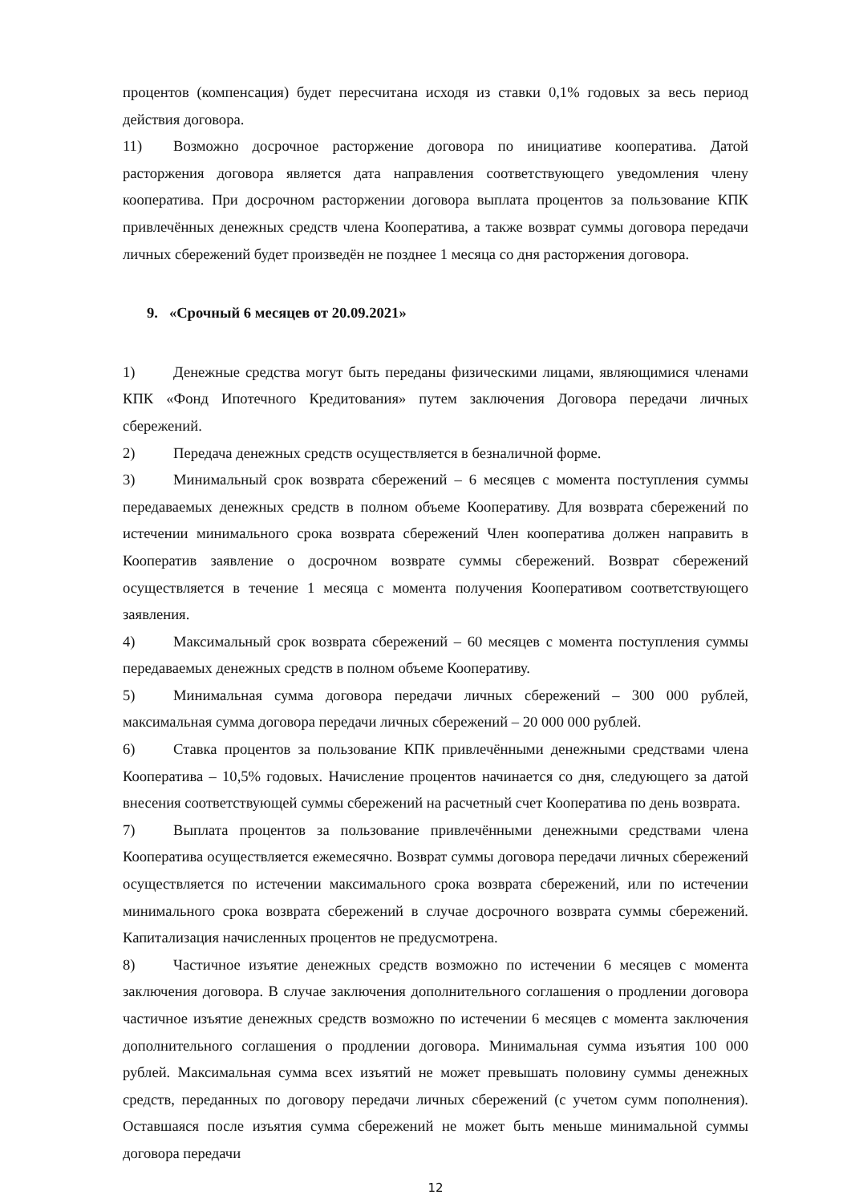процентов (компенсация) будет пересчитана исходя из ставки 0,1% годовых за весь период действия договора.
11) Возможно досрочное расторжение договора по инициативе кооператива. Датой расторжения договора является дата направления соответствующего уведомления члену кооператива. При досрочном расторжении договора выплата процентов за пользование КПК привлечённых денежных средств члена Кооператива, а также возврат суммы договора передачи личных сбережений будет произведён не позднее 1 месяца со дня расторжения договора.
9. «Срочный 6 месяцев от 20.09.2021»
1) Денежные средства могут быть переданы физическими лицами, являющимися членами КПК «Фонд Ипотечного Кредитования» путем заключения Договора передачи личных сбережений.
2) Передача денежных средств осуществляется в безналичной форме.
3) Минимальный срок возврата сбережений – 6 месяцев с момента поступления суммы передаваемых денежных средств в полном объеме Кооперативу. Для возврата сбережений по истечении минимального срока возврата сбережений Член кооператива должен направить в Кооператив заявление о досрочном возврате суммы сбережений. Возврат сбережений осуществляется в течение 1 месяца с момента получения Кооперативом соответствующего заявления.
4) Максимальный срок возврата сбережений – 60 месяцев с момента поступления суммы передаваемых денежных средств в полном объеме Кооперативу.
5) Минимальная сумма договора передачи личных сбережений – 300 000 рублей, максимальная сумма договора передачи личных сбережений – 20 000 000 рублей.
6) Ставка процентов за пользование КПК привлечёнными денежными средствами члена Кооператива – 10,5% годовых. Начисление процентов начинается со дня, следующего за датой внесения соответствующей суммы сбережений на расчетный счет Кооператива по день возврата.
7) Выплата процентов за пользование привлечёнными денежными средствами члена Кооператива осуществляется ежемесячно. Возврат суммы договора передачи личных сбережений осуществляется по истечении максимального срока возврата сбережений, или по истечении минимального срока возврата сбережений в случае досрочного возврата суммы сбережений. Капитализация начисленных процентов не предусмотрена.
8) Частичное изъятие денежных средств возможно по истечении 6 месяцев с момента заключения договора. В случае заключения дополнительного соглашения о продлении договора частичное изъятие денежных средств возможно по истечении 6 месяцев с момента заключения дополнительного соглашения о продлении договора. Минимальная сумма изъятия 100 000 рублей. Максимальная сумма всех изъятий не может превышать половину суммы денежных средств, переданных по договору передачи личных сбережений (с учетом сумм пополнения). Оставшаяся после изъятия сумма сбережений не может быть меньше минимальной суммы договора передачи
12